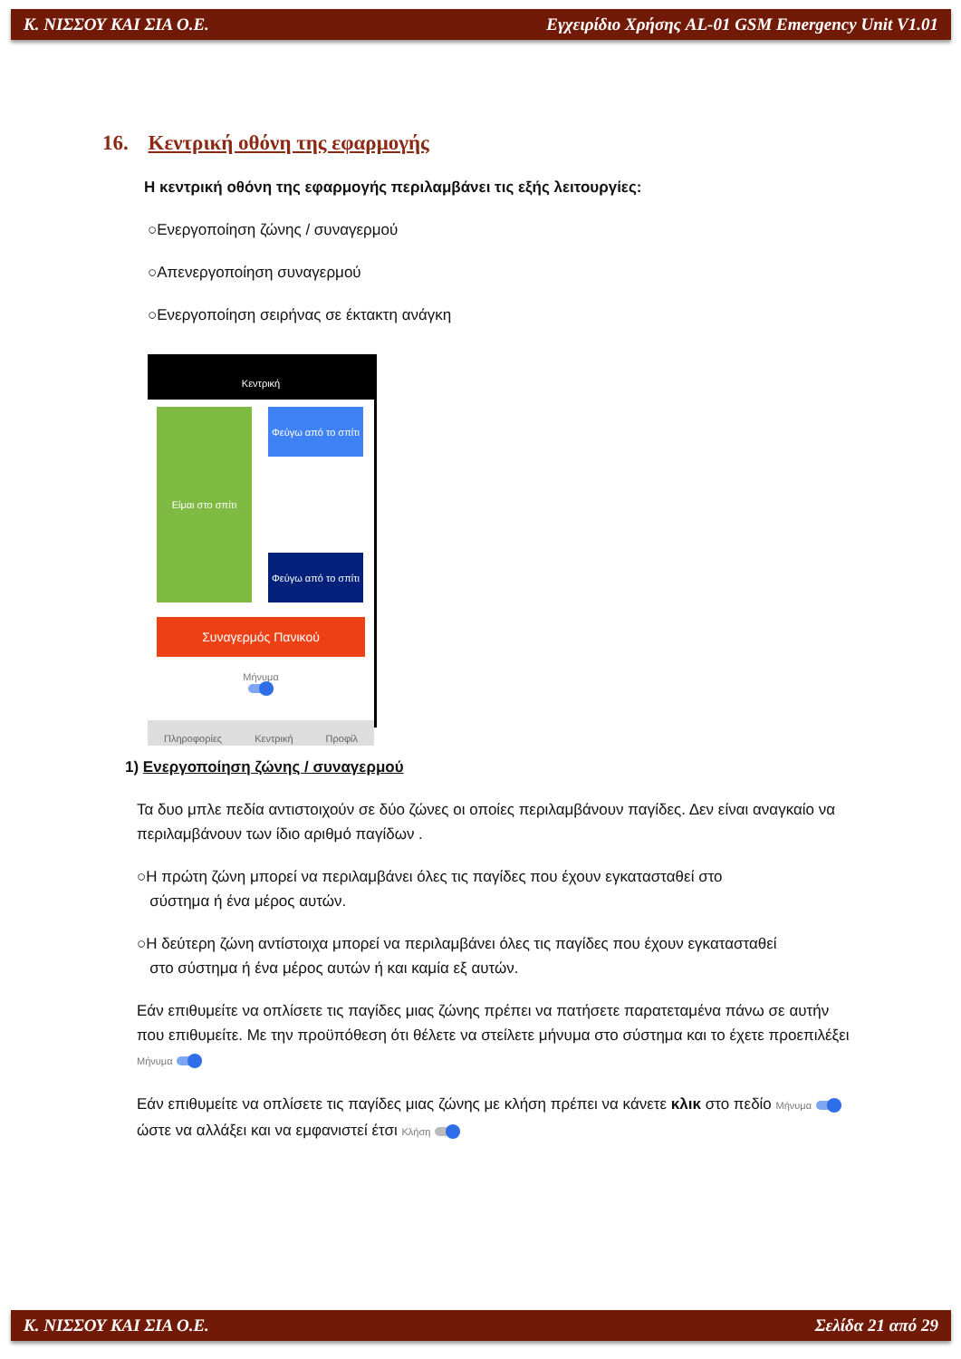Κ. ΝΙΣΣΟΥ ΚΑΙ ΣΙΑ Ο.Ε. Εγχειρίδιο Χρήσης AL-01 GSM Emergency Unit V1.01
16. Κεντρική οθόνη της εφαρμογής
Η κεντρική οθόνη της εφαρμογής περιλαμβάνει τις εξής λειτουργίες:
○Ενεργοποίηση ζώνης / συναγερμού
○Απενεργοποίηση συναγερμού
○Ενεργοποίηση σειρήνας σε έκτακτη ανάγκη
Κεντρική
Είμαι στο σπίτι
Φεύγω από το σπίτι
Φεύγω από το σπίτι
Συναγερμός Πανικού
Μήνυμα
Πληροφορίες Κεντρική Προφίλ
1) Ενεργοποίηση ζώνης / συναγερμού
Τα δυο μπλε πεδία αντιστοιχούν σε δύο ζώνες οι οποίες περιλαμβάνουν παγίδες. Δεν είναι αναγκαίο να περιλαμβάνουν των ίδιο αριθμό παγίδων .
○Η πρώτη ζώνη μπορεί να περιλαμβάνει όλες τις παγίδες που έχουν εγκατασταθεί στο
σύστημα ή ένα μέρος αυτών.
○Η δεύτερη ζώνη αντίστοιχα μπορεί να περιλαμβάνει όλες τις παγίδες που έχουν εγκατασταθεί
στο σύστημα ή ένα μέρος αυτών ή και καμία εξ αυτών.
Εάν επιθυμείτε να οπλίσετε τις παγίδες μιας ζώνης πρέπει να πατήσετε παρατεταμένα πάνω σε αυτήν που επιθυμείτε. Με την προϋπόθεση ότι θέλετε να στείλετε μήνυμα στο σύστημα και το έχετε προεπιλέξει Μήνυμα
Εάν επιθυμείτε να οπλίσετε τις παγίδες μιας ζώνης με κλήση πρέπει να κάνετε κλικ στο πεδίο Μήνυμα ώστε να αλλάξει και να εμφανιστεί έτσι Κλήση
Κ. ΝΙΣΣΟΥ ΚΑΙ ΣΙΑ Ο.Ε. Σελίδα 21 από 29